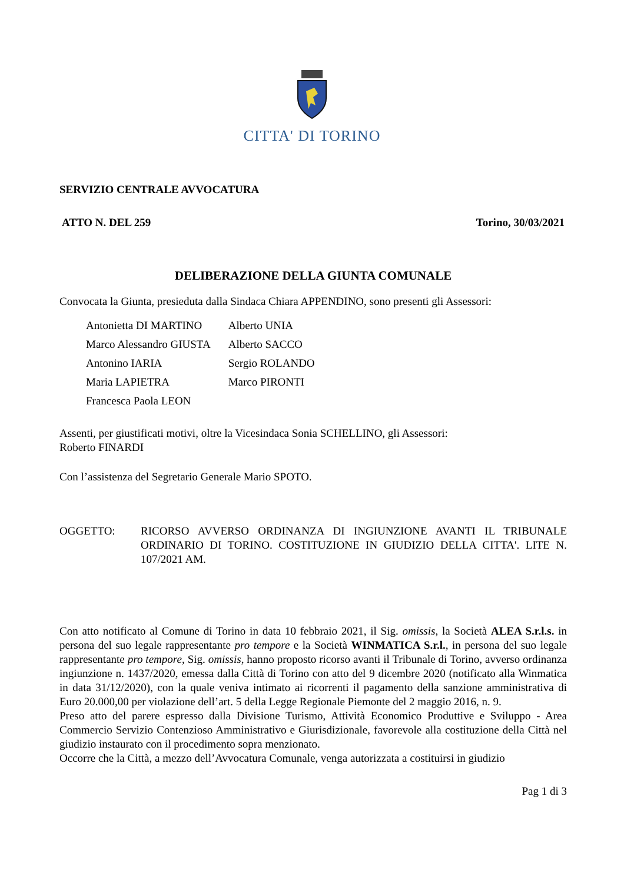CITTA' DI TORINO
SERVIZIO CENTRALE AVVOCATURA
ATTO N. DEL 259 Torino, 30/03/2021
DELIBERAZIONE DELLA GIUNTA COMUNALE
Convocata la Giunta, presieduta dalla Sindaca Chiara APPENDINO, sono presenti gli Assessori:
| Antonietta DI MARTINO | Alberto UNIA |
| Marco Alessandro GIUSTA | Alberto SACCO |
| Antonino IARIA | Sergio ROLANDO |
| Maria LAPIETRA | Marco PIRONTI |
| Francesca Paola LEON | |
Assenti, per giustificati motivi, oltre la Vicesindaca Sonia SCHELLINO, gli Assessori:
Roberto FINARDI
Con l’assistenza del Segretario Generale Mario SPOTO.
OGGETTO: RICORSO AVVERSO ORDINANZA DI INGIUNZIONE AVANTI IL TRIBUNALE ORDINARIO DI TORINO. COSTITUZIONE IN GIUDIZIO DELLA CITTA'. LITE N. 107/2021 AM.
Con atto notificato al Comune di Torino in data 10 febbraio 2021, il Sig. omissis, la Società ALEA S.r.l.s. in persona del suo legale rappresentante pro tempore e la Società WINMATICA S.r.l., in persona del suo legale rappresentante pro tempore, Sig. omissis, hanno proposto ricorso avanti il Tribunale di Torino, avverso ordinanza ingiunzione n. 1437/2020, emessa dalla Città di Torino con atto del 9 dicembre 2020 (notificato alla Winmatica in data 31/12/2020), con la quale veniva intimato ai ricorrenti il pagamento della sanzione amministrativa di Euro 20.000,00 per violazione dell’art. 5 della Legge Regionale Piemonte del 2 maggio 2016, n. 9.
Preso atto del parere espresso dalla Divisione Turismo, Attività Economico Produttive e Sviluppo - Area Commercio Servizio Contenzioso Amministrativo e Giurisdizionale, favorevole alla costituzione della Città nel giudizio instaurato con il procedimento sopra menzionato.
Occorre che la Città, a mezzo dell’Avvocatura Comunale, venga autorizzata a costituirsi in giudizio
Pag 1 di 3